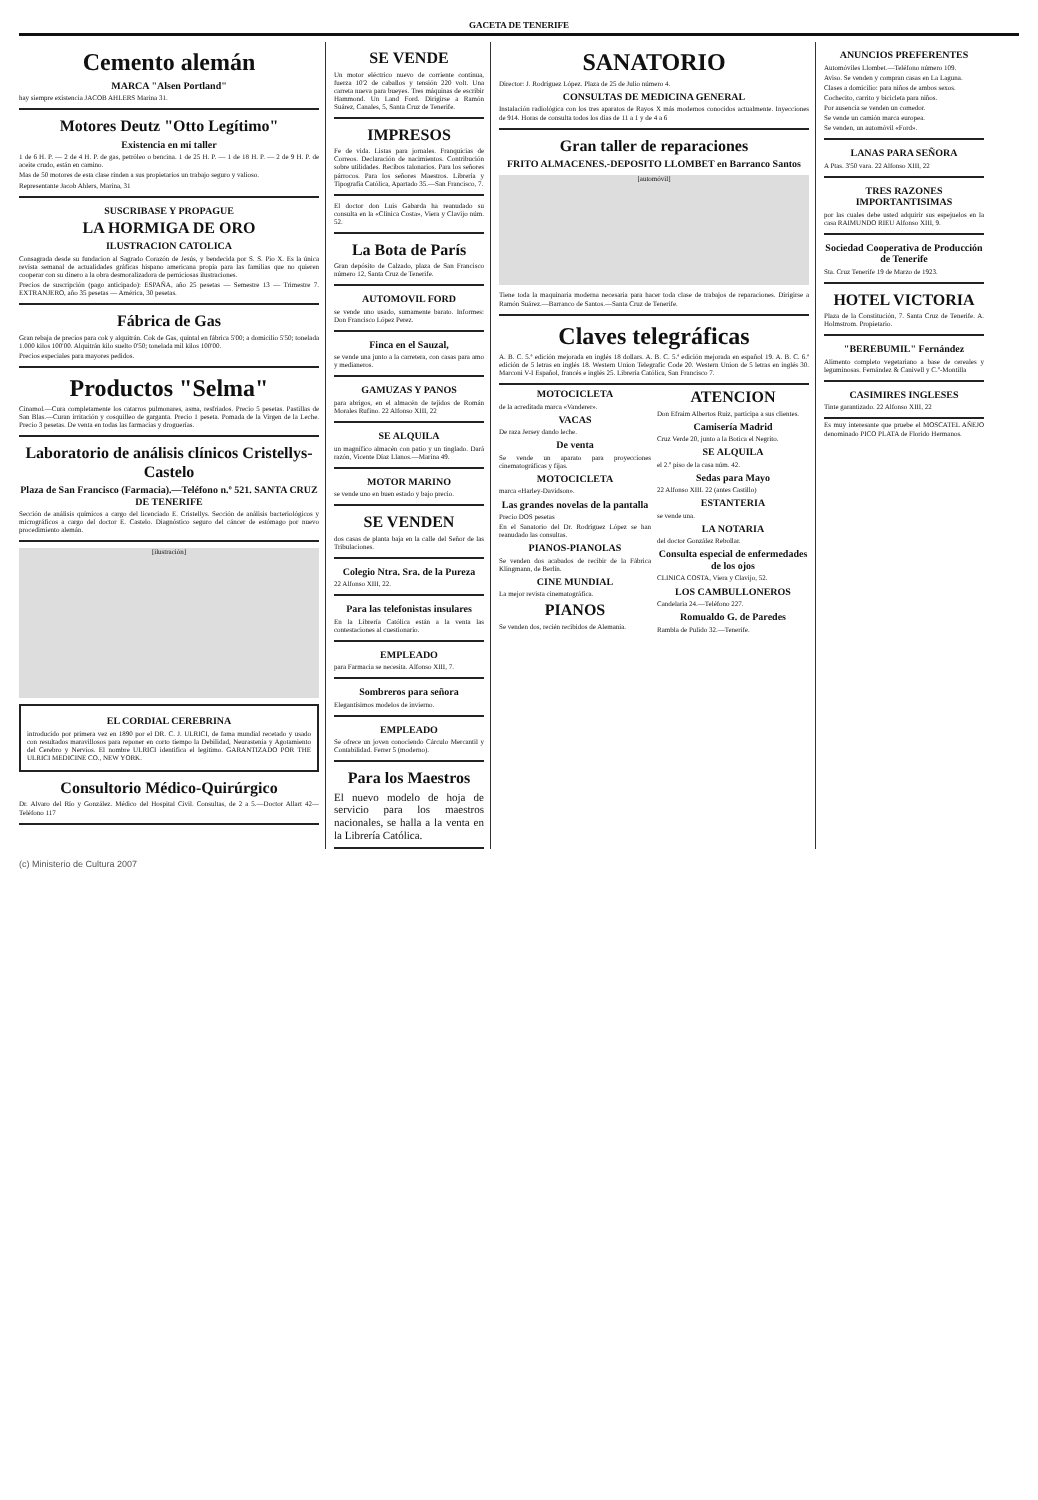GACETA DE TENERIFE
Cemento alemán
MARCA "Alsen Portland"
hay siempre existencia JACOB AHLERS Marina 31.
Motores Deutz "Otto Legítimo"
Existencia en mi taller
1 de 6 H. P. — 2 de 4 H. P. de gas, petróleo o bencina. 1 de 25 H. P. — 1 de 18 H. P. — 2 de 9 H. P. de aceite crudo, están en camino.
Mas de 50 motores de esta clase rinden a sus propietarios un trabajo seguro y valioso.
Representante Jacob Ahlers, Marina, 31
SUSCRIBASE Y PROPAGUE
LA HORMIGA DE ORO
ILUSTRACION CATOLICA
Consagrada desde su fundacion al Sagrado Corazón de Jesús, y bendecida por S. S. Pio X. Es la única revista semanal de actualidades gráficas hispano americana propia para las familias que no quieren cooperar con su dinero a la obra desmoralizadora de perniciosas ilustraciones.
Precios de suscripción (pago anticipado): ESPAÑA, año 25 pesetas — Semestre 13 — Trimestre 7. EXTRANJERO, año 35 pesetas — América, 30 pesetas.
Fábrica de Gas
Gran rebaja de precios para cok y alquitrán. Cok de Gas, quintal en fábrica 5'00; a domicilio 5'50; tonelada 1.000 kilos 100'00. Alquitrán kilo suelto 0'50; tonelada mil kilos 100'00.
Precios especiales para mayores pedidos.
Productos "Selma"
Cinamol.—Cura completamente los catarros pulmonares, asma, resfriados. Precio 5 pesetas. Pastillas de San Blas.—Curan irritación y cosquilleo de garganta. Precio 1 peseta. Pomada de la Virgen de la Leche. Precio 3 pesetas. De venta en todas las farmacias y droguerías.
Laboratorio de análisis clínicos Cristellys-Castelo
Plaza de San Francisco (Farmacia).—Teléfono n.º 521. SANTA CRUZ DE TENERIFE
Sección de análisis químicos a cargo del licenciado E. Cristellys. Sección de análisis bacteriológicos y micrográficos a cargo del doctor E. Castelo. Diagnóstico seguro del cáncer de estómago por nuevo procedimiento alemán.
[ilustración]
EL CORDIAL CEREBRINA
introducido por primera vez en 1890 por el DR. C. J. ULRICI, de fama mundial recetado y usado con resultados maravillosos para reponer en corto tiempo la Debilidad, Neurastenia y Agotamiento del Cerebro y Nervios. El nombre ULRICI identifica el legítimo. GARANTIZADO POR THE ULRICI MEDICINE CO., NEW YORK.
Consultorio Médico-Quirúrgico
Dr. Alvaro del Río y González. Médico del Hospital Civil. Consultas, de 2 a 5.—Doctor Allart 42—Teléfono 117
SE VENDE
Un motor eléctrico nuevo de corriente continua, fuerza 10'2 de caballos y tensión 220 volt. Una carreta nueva para bueyes. Tres máquinas de escribir Hammond. Un Land Ford. Dirigirse a Ramón Suárez, Canales, 5, Santa Cruz de Tenerife.
IMPRESOS
Fe de vida. Listas para jornales. Franquicias de Correos. Declaración de nacimientos. Contribución sobre utilidades. Recibos talonarios. Para los señores párrocos. Para los señores Maestros. Librería y Tipografía Católica, Apartado 35.—San Francisco, 7.
El doctor don Luis Gabarda ha reanudado su consulta en la «Clínica Costa», Viera y Clavijo núm. 52.
La Bota de París
Gran depósito de Calzado, plaza de San Francisco número 12, Santa Cruz de Tenerife.
AUTOMOVIL FORD
se vende uno usado, sumamente barato. Informes: Don Francisco López Perez.
Finca en el Sauzal,
se vende una junto a la carretera, con casas para amo y medianeros.
GAMUZAS Y PANOS
para abrigos, en el almacén de tejidos de Román Morales Rufino. 22 Alfonso XIII, 22
SE ALQUILA
un magnífico almacén con patio y un tinglado. Dará razón, Vicente Díaz Llanos.—Marina 49.
MOTOR MARINO
se vende uno en buen estado y bajo precio.
SE VENDEN
dos casas de planta baja en la calle del Señor de las Tribulaciones.
Colegio Ntra. Sra. de la Pureza
22 Alfonso XIII, 22.
Para las telefonistas insulares
En la Librería Católica están a la venta las contestaciones al cuestionario.
EMPLEADO
para Farmacia se necesita. Alfonso XIII, 7.
Sombreros para señora
Elegantísimos modelos de invierno.
EMPLEADO
Se ofrece un joven conociendo Cárculo Mercantil y Contabilidad. Ferrer 5 (moderno).
Para los Maestros
El nuevo modelo de hoja de servicio para los maestros nacionales, se halla a la venta en la Librería Católica.
SANATORIO
Director: J. Rodríguez López. Plaza de 25 de Julio número 4.
CONSULTAS DE MEDICINA GENERAL
Instalación radiológica con los tres aparatos de Rayos X más modernos conocidos actualmente. Inyecciones de 914. Horas de consulta todos los días de 11 a 1 y de 4 a 6
Gran taller de reparaciones
FRITO ALMACENES.-DEPOSITO LLOMBET en Barranco Santos
[automóvil]
Tiene toda la maquinaria moderna necesaria para hacer toda clase de trabajos de reparaciones. Dirigirse a Ramón Suárez.—Barranco de Santos.—Santa Cruz de Tenerife.
Claves telegráficas
A. B. C. 5.ª edición mejorada en inglés 18 dollars. A. B. C. 5.ª edición mejorada en español 19. A. B. C. 6.ª edición de 5 letras en inglés 18. Western Union Telegrafic Code 20. Western Union de 5 letras en inglés 30. Marconi V-I Español, francés e inglés 25. Librería Católica, San Francisco 7.
MOTOCICLETA
de la acreditada marca «Vanderer».
VACAS
De raza Jersey dando leche.
De venta
Se vende un aparato para proyecciones cinematográficas y fijas.
MOTOCICLETA
marca «Harley-Davidson».
Las grandes novelas de la pantalla
Precio DOS pesetas
En el Sanatorio del Dr. Rodríguez López se han reanudado las consultas.
PIANOS-PIANOLAS
Se venden dos acabados de recibir de la Fábrica Klingmann, de Berlín.
CINE MUNDIAL
La mejor revista cinematográfica.
PIANOS
Se venden dos, recién recibidos de Alemania.
ATENCION
Don Efraim Albertos Ruiz, participa a sus clientes.
Camisería Madrid
Cruz Verde 20, junto a la Botica el Negrito.
SE ALQUILA
el 2.º piso de la casa núm. 42.
Sedas para Mayo
22 Alfonso XIII. 22 (antes Castillo)
ESTANTERIA
se vende una.
LA NOTARIA
del doctor González Rebollar.
Consulta especial de enfermedades de los ojos
CLINICA COSTA, Viera y Clavijo, 52.
LOS CAMBULLONEROS
Candelaria 24.—Teléfono 227.
Romualdo G. de Paredes
Rambla de Pulido 32.—Tenerife.
ANUNCIOS PREFERENTES
Automóviles Llombet.—Teléfono número 109.
Aviso. Se venden y compran casas en La Laguna.
Clases a domicilio: para niños de ambos sexos.
Cochecito, carrito y bicicleta para niños.
Por ausencia se venden un comedor.
Se vende un camión marca europea.
Se venden, un automóvil «Ford».
LANAS PARA SEÑORA
A Ptas. 3'50 vara. 22 Alfonso XIII, 22
TRES RAZONES IMPORTANTISIMAS
por las cuales debe usted adquirir sus espejuelos en la casa RAIMUNDO RIEU Alfonso XIII, 9.
Sociedad Cooperativa de Producción de Tenerife
Sta. Cruz Tenerife 19 de Marzo de 1923.
HOTEL VICTORIA
Plaza de la Constitución, 7. Santa Cruz de Tenerife. A. Holmstrom. Propietario.
"BEREBUMIL" Fernández
Alimento completo vegetariano a base de cereales y leguminosas. Fernández & Canivell y C.º-Montilla
CASIMIRES INGLESES
Tinte garantizado. 22 Alfonso XIII, 22
Es muy interesante que pruebe el MOSCATEL AÑEJO denominado PICO PLATA de Florido Hermanos.
(c) Ministerio de Cultura 2007